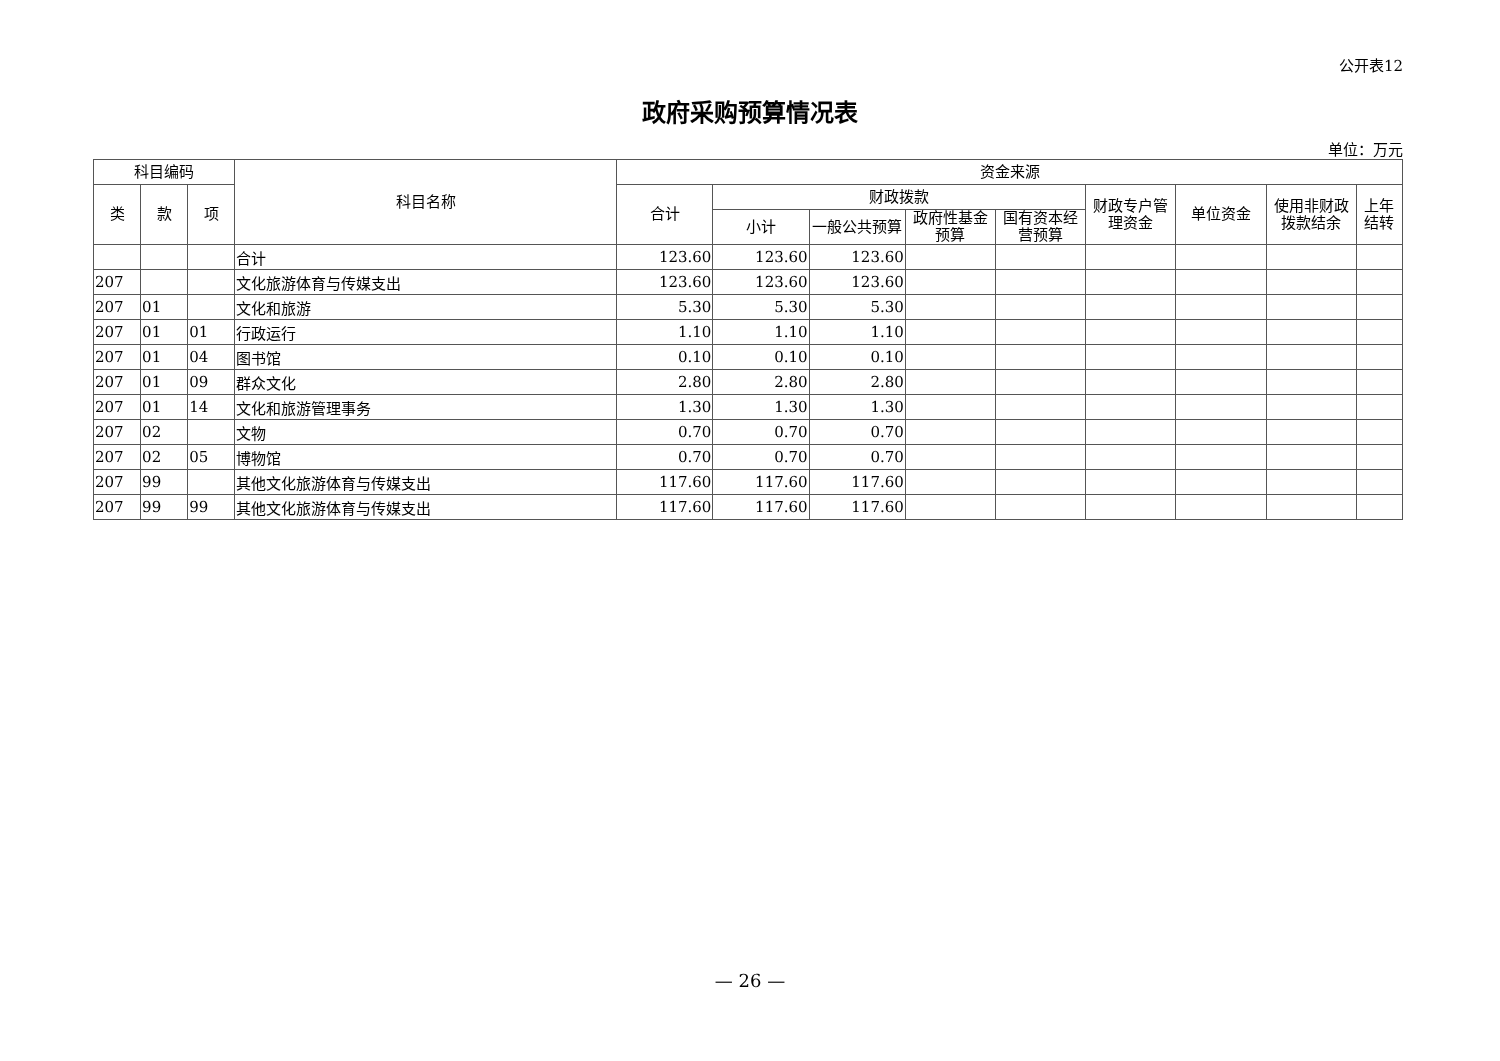公开表12
政府采购预算情况表
单位：万元
| 科目编码 | | | 科目名称 | 资金来源 | | | | | | | | |
| --- | --- | --- | --- | --- | --- | --- | --- | --- | --- | --- | --- | --- |
| 类 | 款 | 项 | | 合计 | 财政拨款 | | | | 财政专户管理资金 | 单位资金 | 使用非财政拨款结余 | 上年结转 |
| | | | | | 小计 | 一般公共预算 | 政府性基金预算 | 国有资本经营预算 | | | | |
| | | | 合计 | 123.60 | 123.60 | 123.60 | | | | | | |
| 207 | | | 文化旅游体育与传媒支出 | 123.60 | 123.60 | 123.60 | | | | | | |
| 207 | 01 | | 文化和旅游 | 5.30 | 5.30 | 5.30 | | | | | | |
| 207 | 01 | 01 | 行政运行 | 1.10 | 1.10 | 1.10 | | | | | | |
| 207 | 01 | 04 | 图书馆 | 0.10 | 0.10 | 0.10 | | | | | | |
| 207 | 01 | 09 | 群众文化 | 2.80 | 2.80 | 2.80 | | | | | | |
| 207 | 01 | 14 | 文化和旅游管理事务 | 1.30 | 1.30 | 1.30 | | | | | | |
| 207 | 02 | | 文物 | 0.70 | 0.70 | 0.70 | | | | | | |
| 207 | 02 | 05 | 博物馆 | 0.70 | 0.70 | 0.70 | | | | | | |
| 207 | 99 | | 其他文化旅游体育与传媒支出 | 117.60 | 117.60 | 117.60 | | | | | | |
| 207 | 99 | 99 | 其他文化旅游体育与传媒支出 | 117.60 | 117.60 | 117.60 | | | | | | |
— 26 —